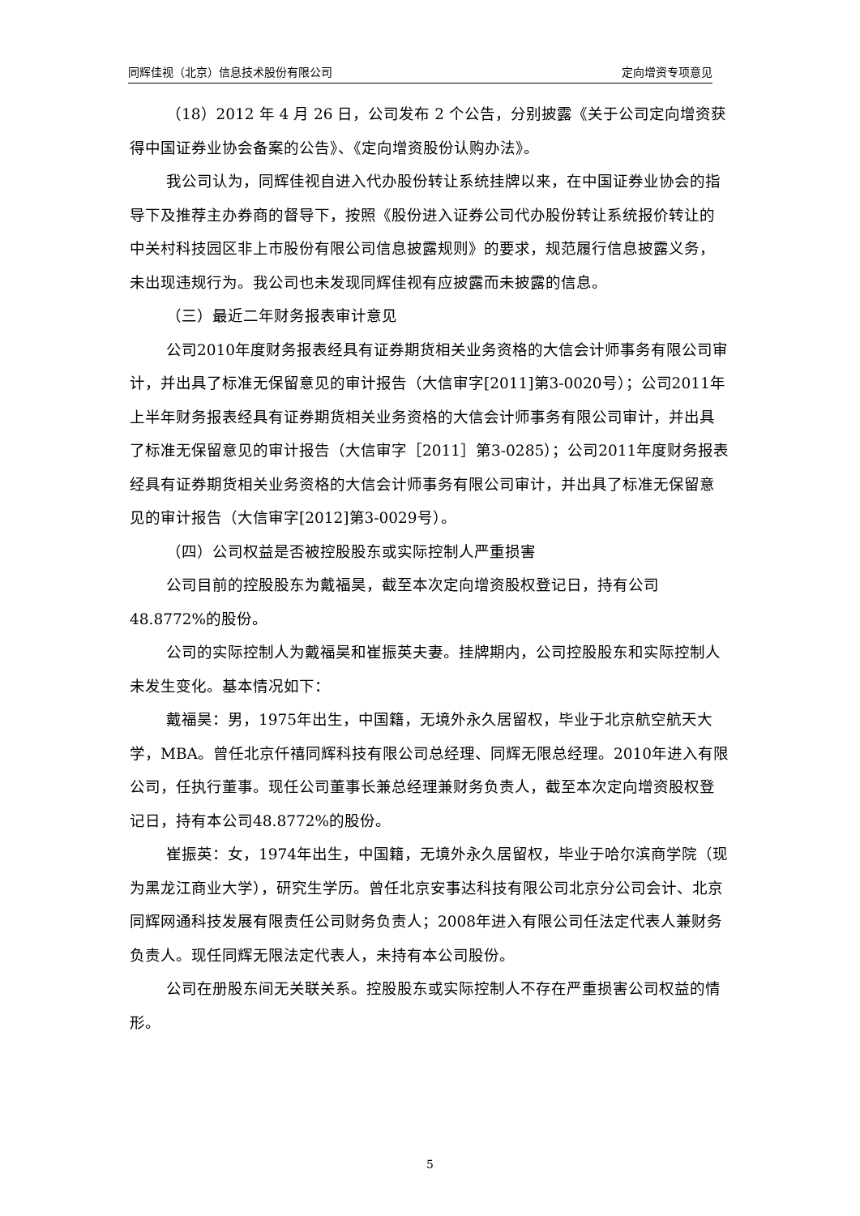同辉佳视（北京）信息技术股份有限公司 定向增资专项意见
（18）2012 年 4 月 26 日，公司发布 2 个公告，分别披露《关于公司定向增资获得中国证券业协会备案的公告》、《定向增资股份认购办法》。
我公司认为，同辉佳视自进入代办股份转让系统挂牌以来，在中国证券业协会的指导下及推荐主办券商的督导下，按照《股份进入证券公司代办股份转让系统报价转让的中关村科技园区非上市股份有限公司信息披露规则》的要求，规范履行信息披露义务，未出现违规行为。我公司也未发现同辉佳视有应披露而未披露的信息。
（三）最近二年财务报表审计意见
公司2010年度财务报表经具有证券期货相关业务资格的大信会计师事务有限公司审计，并出具了标准无保留意见的审计报告（大信审字[2011]第3-0020号）；公司2011年上半年财务报表经具有证券期货相关业务资格的大信会计师事务有限公司审计，并出具了标准无保留意见的审计报告（大信审字［2011］第3-0285）；公司2011年度财务报表经具有证券期货相关业务资格的大信会计师事务有限公司审计，并出具了标准无保留意见的审计报告（大信审字[2012]第3-0029号）。
（四）公司权益是否被控股股东或实际控制人严重损害
公司目前的控股股东为戴福昊，截至本次定向增资股权登记日，持有公司48.8772%的股份。
公司的实际控制人为戴福昊和崔振英夫妻。挂牌期内，公司控股股东和实际控制人未发生变化。基本情况如下：
戴福昊：男，1975年出生，中国籍，无境外永久居留权，毕业于北京航空航天大学，MBA。曾任北京仟禧同辉科技有限公司总经理、同辉无限总经理。2010年进入有限公司，任执行董事。现任公司董事长兼总经理兼财务负责人，截至本次定向增资股权登记日，持有本公司48.8772%的股份。
崔振英：女，1974年出生，中国籍，无境外永久居留权，毕业于哈尔滨商学院（现为黑龙江商业大学），研究生学历。曾任北京安事达科技有限公司北京分公司会计、北京同辉网通科技发展有限责任公司财务负责人；2008年进入有限公司任法定代表人兼财务负责人。现任同辉无限法定代表人，未持有本公司股份。
公司在册股东间无关联关系。控股股东或实际控制人不存在严重损害公司权益的情形。
5